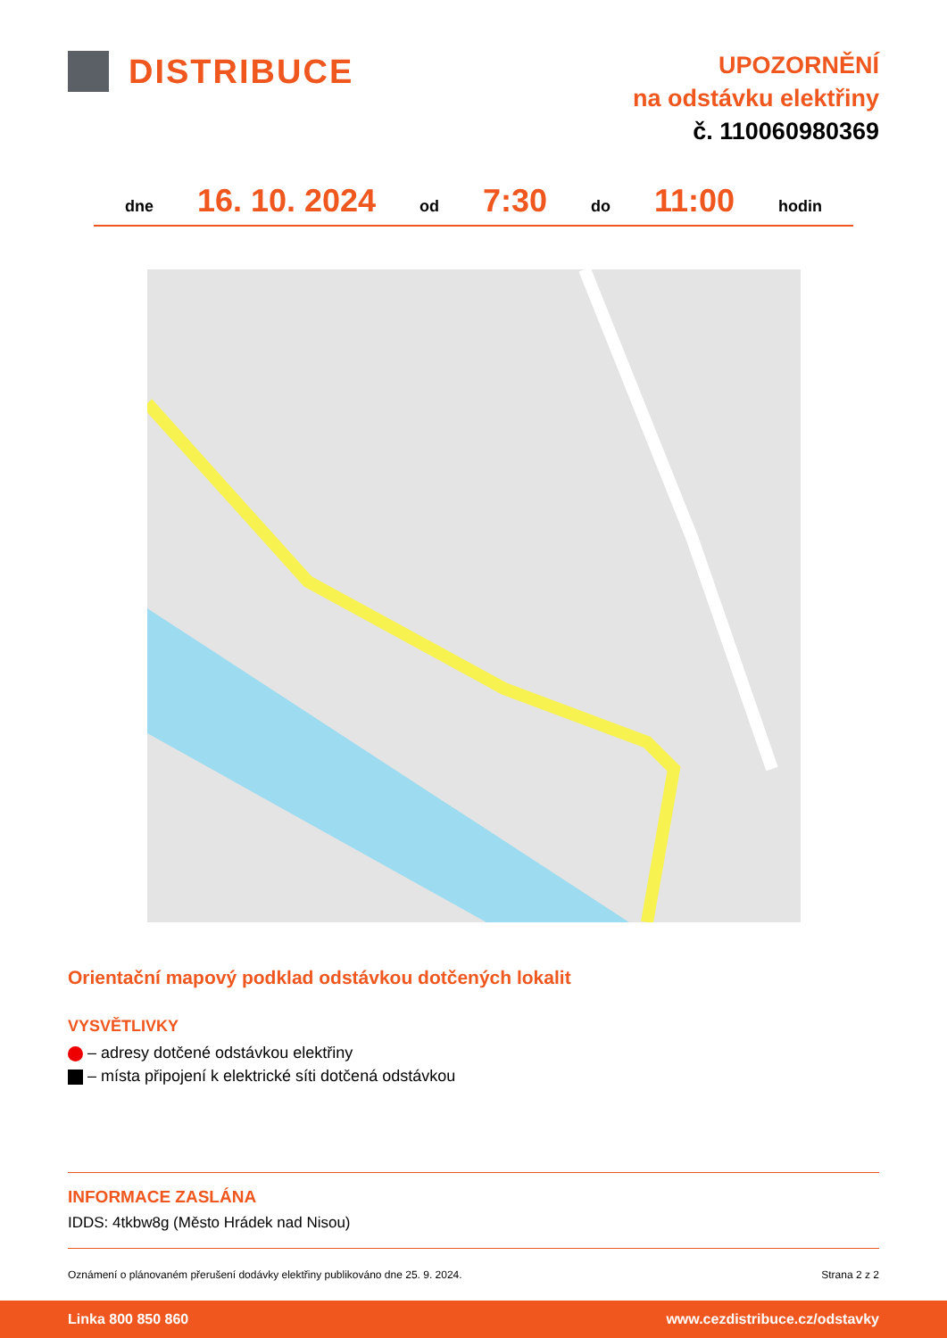DISTRIBUCE
UPOZORNĚNÍ
na odstávku elektřiny
č. 110060980369
dne 16. 10. 2024 od 7:30 do 11:00 hodin
Orientační mapový podklad odstávkou dotčených lokalit
VYSVĚTLIVKY
– adresy dotčené odstávkou elektřiny
– místa připojení k elektrické síti dotčená odstávkou
INFORMACE ZASLÁNA
IDDS: 4tkbw8g (Město Hrádek nad Nisou)
Oznámení o plánovaném přerušení dodávky elektřiny publikováno dne 25. 9. 2024. Strana 2 z 2
Linka 800 850 860 www.cezdistribuce.cz/odstavky